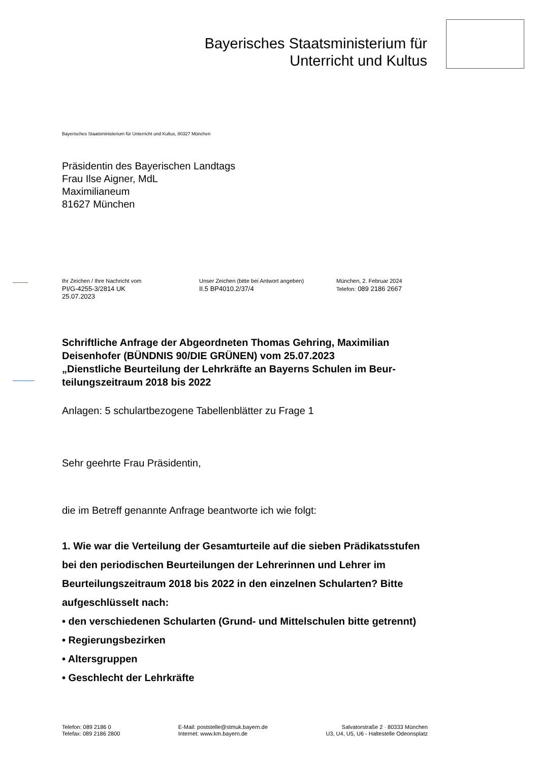Bayerisches Staatsministerium für
Unterricht und Kultus
Bayerisches Staatsministerium für Unterricht und Kultus, 80327 München
Präsidentin des Bayerischen Landtags
Frau Ilse Aigner, MdL
Maximilianeum
81627 München
Ihr Zeichen / Ihre Nachricht vom
PI/G-4255-3/2814 UK
25.07.2023
Unser Zeichen (bitte bei Antwort angeben)
II.5 BP4010.2/37/4
München, 2. Februar 2024
Telefon: 089 2186 2667
Schriftliche Anfrage der Abgeordneten Thomas Gehring, Maximilian Deisenhofer (BÜNDNIS 90/DIE GRÜNEN) vom 25.07.2023
„Dienstliche Beurteilung der Lehrkräfte an Bayerns Schulen im Beur­teilungszeitraum 2018 bis 2022
Anlagen: 5 schulartbezogene Tabellenblätter zu Frage 1
Sehr geehrte Frau Präsidentin,
die im Betreff genannte Anfrage beantworte ich wie folgt:
1. Wie war die Verteilung der Gesamturteile auf die sieben Prädikats­stufen bei den periodischen Beurteilungen der Lehrerinnen und Leh­rer im Beurteilungszeitraum 2018 bis 2022 in den einzelnen Schular­ten? Bitte aufgeschlüsselt nach:
• den verschiedenen Schularten (Grund- und Mittelschulen bitte ge­trennt)
• Regierungsbezirken
• Altersgruppen
• Geschlecht der Lehrkräfte
Telefon: 089 2186 0
Telefax: 089 2186 2800
E-Mail: poststelle@stmuk.bayern.de
Internet: www.km.bayern.de
Salvatorstraße 2 · 80333 München
U3, U4, U5, U6 - Haltestelle Odeonsplatz